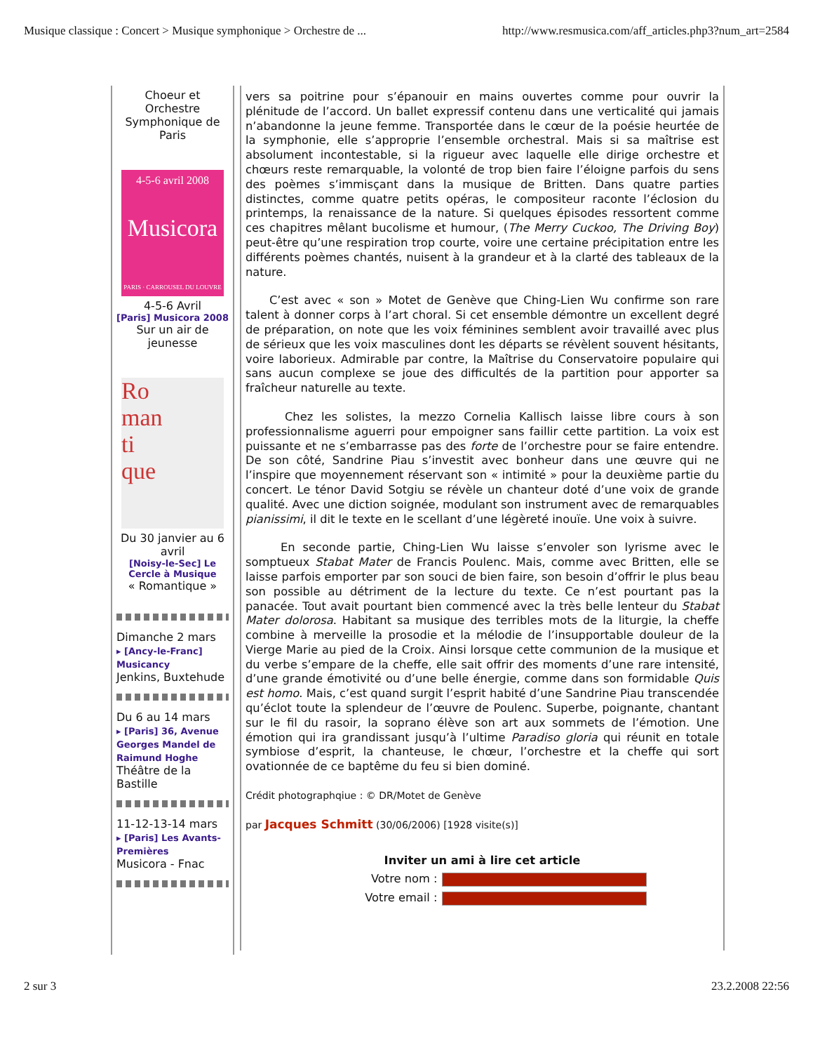Musique classique : Concert > Musique symphonique > Orchestre de ... http://www.resmusica.com/aff_articles.php3?num_art=2584
Choeur et Orchestre Symphonique de Paris
4-5-6 avril 2008
Musicora
PARIS · CARROUSEL DU LOUVRE
4-5-6 Avril
[Paris] Musicora 2008
Sur un air de jeunesse
Ro
man
ti
que
Du 30 janvier au 6 avril
[Noisy-le-Sec] Le Cercle à Musique
« Romantique »
Dimanche 2 mars
▸ [Ancy-le-Franc] Musicancy
Jenkins, Buxtehude
Du 6 au 14 mars
▸ [Paris] 36, Avenue Georges Mandel de Raimund Hoghe
Théâtre de la Bastille
11-12-13-14 mars
▸ [Paris] Les Avants-Premières
Musicora - Fnac
vers sa poitrine pour s’épanouir en mains ouvertes comme pour ouvrir la plénitude de l’accord. Un ballet expressif contenu dans une verticalité qui jamais n’abandonne la jeune femme. Transportée dans le cœur de la poésie heurtée de la symphonie, elle s’approprie l’ensemble orchestral. Mais si sa maîtrise est absolument incontestable, si la rigueur avec laquelle elle dirige orchestre et chœurs reste remarquable, la volonté de trop bien faire l’éloigne parfois du sens des poèmes s’immisçant dans la musique de Britten. Dans quatre parties distinctes, comme quatre petits opéras, le compositeur raconte l’éclosion du printemps, la renaissance de la nature. Si quelques épisodes ressortent comme ces chapitres mêlant bucolisme et humour, (The Merry Cuckoo, The Driving Boy) peut-être qu’une respiration trop courte, voire une certaine précipitation entre les différents poèmes chantés, nuisent à la grandeur et à la clarté des tableaux de la nature.
C’est avec « son » Motet de Genève que Ching-Lien Wu confirme son rare talent à donner corps à l’art choral. Si cet ensemble démontre un excellent degré de préparation, on note que les voix féminines semblent avoir travaillé avec plus de sérieux que les voix masculines dont les départs se révèlent souvent hésitants, voire laborieux. Admirable par contre, la Maîtrise du Conservatoire populaire qui sans aucun complexe se joue des difficultés de la partition pour apporter sa fraîcheur naturelle au texte.
Chez les solistes, la mezzo Cornelia Kallisch laisse libre cours à son professionnalisme aguerri pour empoigner sans faillir cette partition. La voix est puissante et ne s’embarrasse pas des forte de l’orchestre pour se faire entendre. De son côté, Sandrine Piau s’investit avec bonheur dans une œuvre qui ne l’inspire que moyennement réservant son « intimité » pour la deuxième partie du concert. Le ténor David Sotgiu se révèle un chanteur doté d’une voix de grande qualité. Avec une diction soignée, modulant son instrument avec de remarquables pianissimi, il dit le texte en le scellant d’une légèreté inouïe. Une voix à suivre.
En seconde partie, Ching-Lien Wu laisse s’envoler son lyrisme avec le somptueux Stabat Mater de Francis Poulenc. Mais, comme avec Britten, elle se laisse parfois emporter par son souci de bien faire, son besoin d’offrir le plus beau son possible au détriment de la lecture du texte. Ce n’est pourtant pas la panacée. Tout avait pourtant bien commencé avec la très belle lenteur du Stabat Mater dolorosa. Habitant sa musique des terribles mots de la liturgie, la cheffe combine à merveille la prosodie et la mélodie de l’insupportable douleur de la Vierge Marie au pied de la Croix. Ainsi lorsque cette communion de la musique et du verbe s’empare de la cheffe, elle sait offrir des moments d’une rare intensité, d’une grande émotivité ou d’une belle énergie, comme dans son formidable Quis est homo. Mais, c’est quand surgit l’esprit habité d’une Sandrine Piau transcendée qu’éclot toute la splendeur de l’œuvre de Poulenc. Superbe, poignante, chantant sur le fil du rasoir, la soprano élève son art aux sommets de l’émotion. Une émotion qui ira grandissant jusqu’à l’ultime Paradiso gloria qui réunit en totale symbiose d’esprit, la chanteuse, le chœur, l’orchestre et la cheffe qui sort ovationnée de ce baptême du feu si bien dominé.
Crédit photographqiue : © DR/Motet de Genève
par Jacques Schmitt (30/06/2006) [1928 visite(s)]
Inviter un ami à lire cet article
Votre nom :
Votre email :
2 sur 3 23.2.2008 22:56